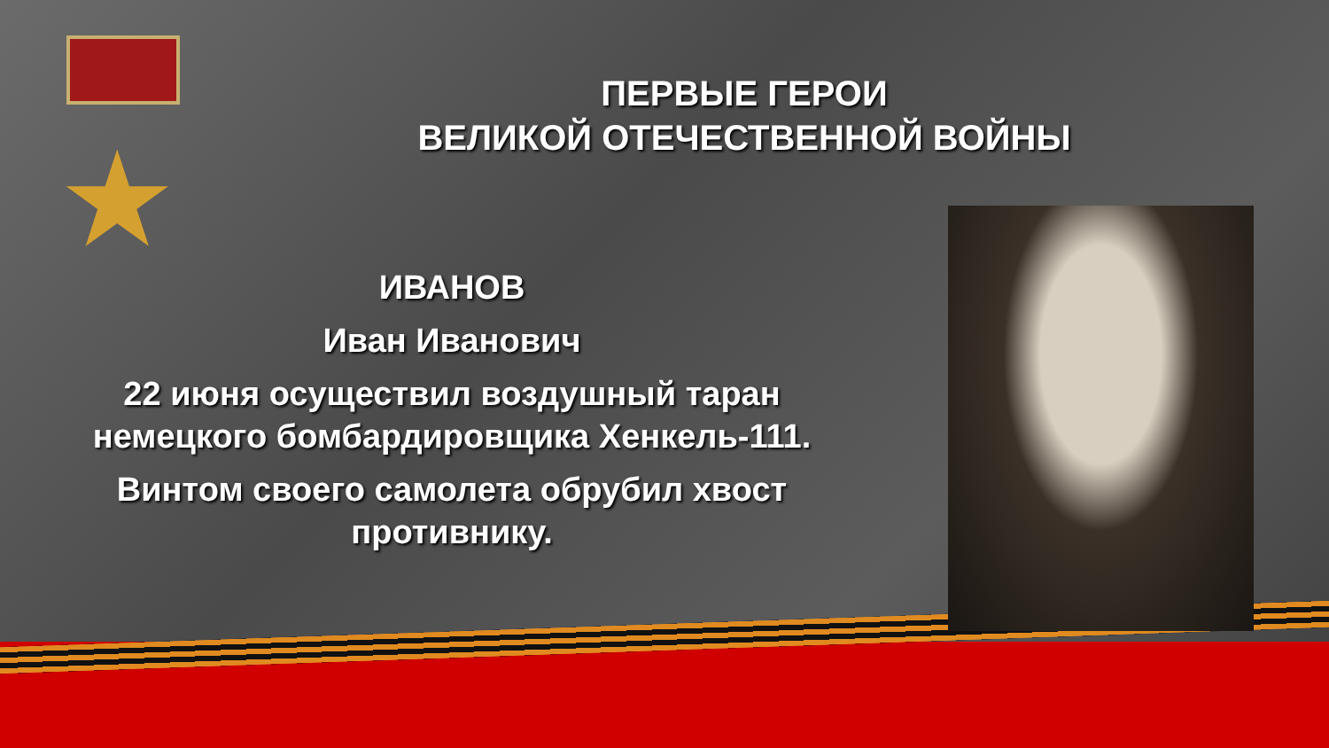★
ПЕРВЫЕ ГЕРОИ
ВЕЛИКОЙ ОТЕЧЕСТВЕННОЙ ВОЙНЫ
ИВАНОВ
Иван Иванович
22 июня осуществил воздушный таран немецкого бомбардировщика Хенкель-111.
Винтом своего самолета обрубил хвост противнику.